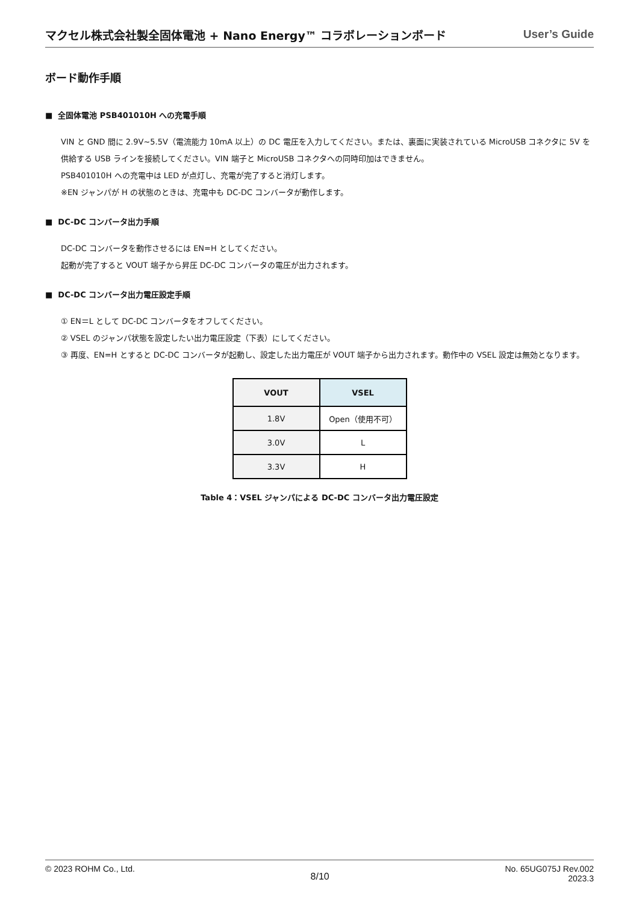マクセル株式会社製全固体電池 + Nano Energy™ コラボレーションボード User’s Guide
ボード動作手順
■ 全固体電池 PSB401010H への充電手順
VIN と GND 間に 2.9V~5.5V（電流能力 10mA 以上）の DC 電圧を入力してください。または、裏面に実装されている MicroUSB コネクタに 5V を供給する USB ラインを接続してください。VIN 端子と MicroUSB コネクタへの同時印加はできません。
PSB401010H への充電中は LED が点灯し、充電が完了すると消灯します。
※EN ジャンパが H の状態のときは、充電中も DC-DC コンバータが動作します。
■ DC-DC コンバータ出力手順
DC-DC コンバータを動作させるには EN=H としてください。
起動が完了すると VOUT 端子から昇圧 DC-DC コンバータの電圧が出力されます。
■ DC-DC コンバータ出力電圧設定手順
① EN＝L として DC-DC コンバータをオフしてください。
② VSEL のジャンパ状態を設定したい出力電圧設定（下表）にしてください。
③ 再度、EN=H とすると DC-DC コンバータが起動し、設定した出力電圧が VOUT 端子から出力されます。動作中の VSEL 設定は無効となります。
| VOUT | VSEL |
| --- | --- |
| 1.8V | Open（使用不可） |
| 3.0V | L |
| 3.3V | H |
Table 4：VSEL ジャンパによる DC-DC コンバータ出力電圧設定
© 2023 ROHM Co., Ltd. 8/10 No. 65UG075J Rev.002
2023.3